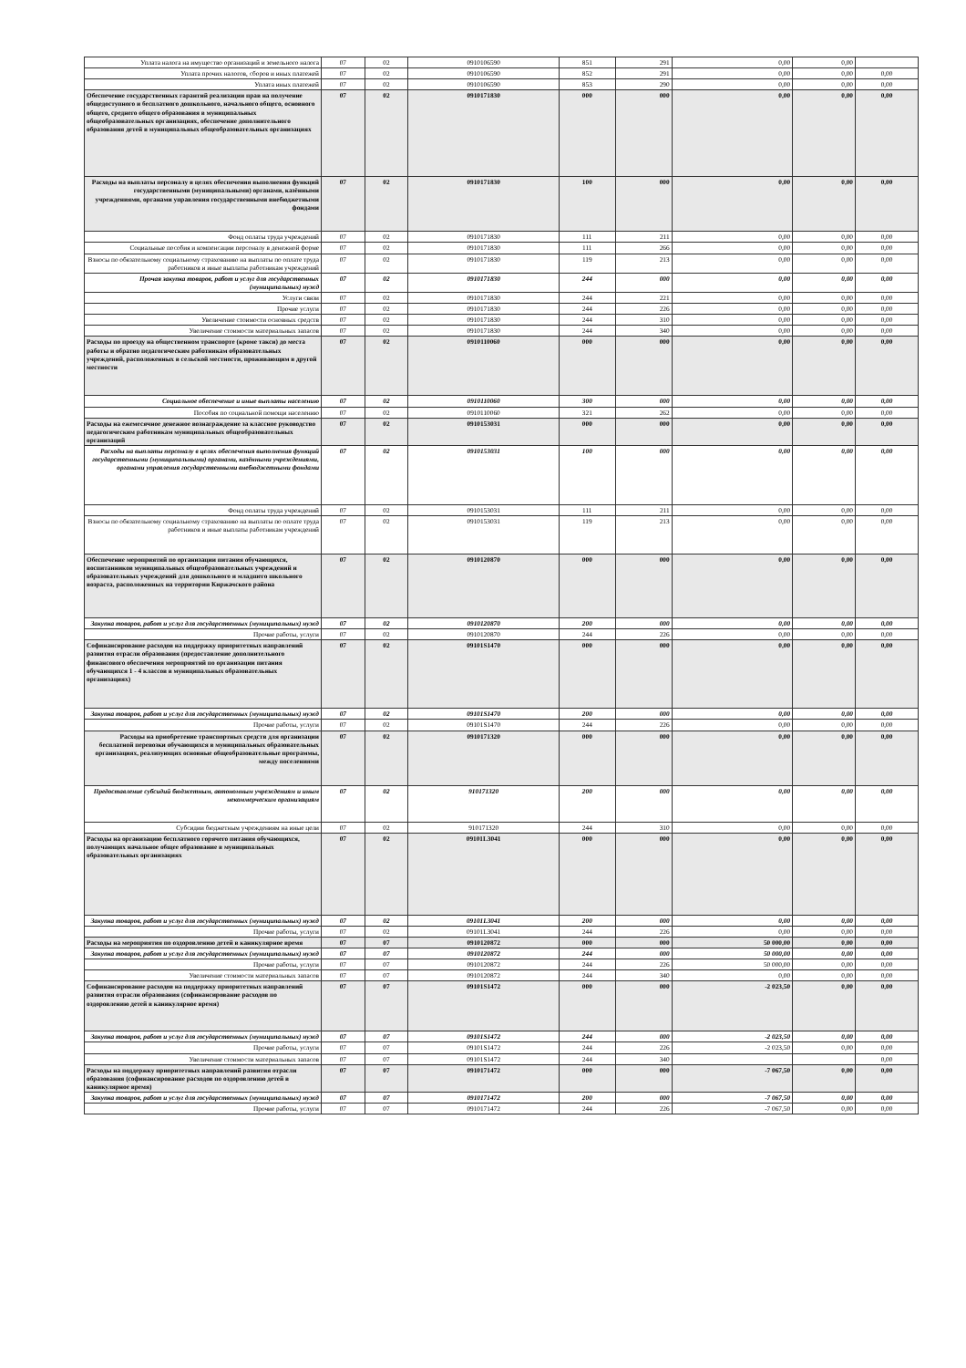| Уплата налога на имущество организаций и земельного налога | 07 | 02 | 0910106590 | 851 | 291 | 0,00 | 0,00 | |
| Уплата прочих налогов, сборов и иных платежей | 07 | 02 | 0910106590 | 852 | 291 | 0,00 | 0,00 | 0,00 |
| Уплата иных платежей | 07 | 02 | 0910106590 | 853 | 290 | 0,00 | 0,00 | 0,00 |
| Обеспечение государственных гарантий реализации прав на получение общедоступного и бесплатного дошкольного, начального общего, основного общего, среднего общего образования в муниципальных общеобразовательных организациях, обеспечение дополнительного образования детей в муниципальных общеобразовательных организациях | 07 | 02 | 0910171830 | 000 | 000 | 0,00 | 0,00 | 0,00 |
| Расходы на выплаты персоналу в целях обеспечения выполнения функций государственными (муниципальными) органами, казёнными учреждениями, органами управления государственными внебюджетными фондами | 07 | 02 | 0910171830 | 100 | 000 | 0,00 | 0,00 | 0,00 |
| Фонд оплаты труда учреждений | 07 | 02 | 0910171830 | 111 | 211 | 0,00 | 0,00 | 0,00 |
| Социальные пособия и компенсации персоналу в денежной форме | 07 | 02 | 0910171830 | 111 | 266 | 0,00 | 0,00 | 0,00 |
| Взносы по обязательному социальному страхованию на выплаты по оплате труда работников и иные выплаты работникам учреждений | 07 | 02 | 0910171830 | 119 | 213 | 0,00 | 0,00 | 0,00 |
| Прочая закупка товаров, работ и услуг для государственных (муниципальных) нужд | 07 | 02 | 0910171830 | 244 | 000 | 0,00 | 0,00 | 0,00 |
| Услуги связи | 07 | 02 | 0910171830 | 244 | 221 | 0,00 | 0,00 | 0,00 |
| Прочие услуги | 07 | 02 | 0910171830 | 244 | 226 | 0,00 | 0,00 | 0,00 |
| Увеличение стоимости основных средств | 07 | 02 | 0910171830 | 244 | 310 | 0,00 | 0,00 | 0,00 |
| Увеличение стоимости материальных запасов | 07 | 02 | 0910171830 | 244 | 340 | 0,00 | 0,00 | 0,00 |
| Расходы по проезду на общественном транспорте (кроме такси) до места работы и обратно педагогическим работникам образовательных учреждений, расположенных в сельской местности, проживающим в другой местности | 07 | 02 | 0910110060 | 000 | 000 | 0,00 | 0,00 | 0,00 |
| Социальное обеспечение и иные выплаты населению | 07 | 02 | 0910110060 | 300 | 000 | 0,00 | 0,00 | 0,00 |
| Пособия по социальной помощи населению | 07 | 02 | 0910110060 | 321 | 262 | 0,00 | 0,00 | 0,00 |
| Расходы на ежемесячное денежное вознаграждение за классное руководство педагогическим работникам муниципальных общеобразовательных организаций | 07 | 02 | 0910153031 | 000 | 000 | 0,00 | 0,00 | 0,00 |
| Расходы на выплаты персоналу в целях обеспечения выполнения функций государственными (муниципальными) органами, казёнными учреждениями, органами управления государственными внебюджетными фондами | 07 | 02 | 0910153031 | 100 | 000 | 0,00 | 0,00 | 0,00 |
| Фонд оплаты труда учреждений | 07 | 02 | 0910153031 | 111 | 211 | 0,00 | 0,00 | 0,00 |
| Взносы по обязательному социальному страхованию на выплаты по оплате труда работников и иные выплаты работникам учреждений | 07 | 02 | 0910153031 | 119 | 213 | 0,00 | 0,00 | 0,00 |
| Обеспечение мероприятий по организации питания обучающихся, воспитанников муниципальных общеобразовательных учреждений и образовательных учреждений для дошкольного и младшего школьного возраста, расположенных на территории Киржачского района | 07 | 02 | 0910120870 | 000 | 000 | 0,00 | 0,00 | 0,00 |
| Закупка товаров, работ и услуг для государственных (муниципальных) нужд | 07 | 02 | 0910120870 | 200 | 000 | 0,00 | 0,00 | 0,00 |
| Прочие работы, услуги | 07 | 02 | 0910120870 | 244 | 226 | 0,00 | 0,00 | 0,00 |
| Софинансирование расходов на поддержку приоритетных направлений развития отрасли образования (предоставление дополнительного финансового обеспечения мероприятий по организации питания обучающихся 1 - 4 классов в муниципальных образовательных организациях) | 07 | 02 | 09101S1470 | 000 | 000 | 0,00 | 0,00 | 0,00 |
| Закупка товаров, работ и услуг для государственных (муниципальных) нужд | 07 | 02 | 09101S1470 | 200 | 000 | 0,00 | 0,00 | 0,00 |
| Прочие работы, услуги | 07 | 02 | 09101S1470 | 244 | 226 | 0,00 | 0,00 | 0,00 |
| Расходы на приобретение транспортных средств для организации бесплатной перевозки обучающихся в муниципальных образовательных организациях, реализующих основные общеобразовательные программы, между поселениями | 07 | 02 | 0910171320 | 000 | 000 | 0,00 | 0,00 | 0,00 |
| Предоставление субсидий бюджетным, автономным учреждениям и иным некоммерческим организациям | 07 | 02 | 910171320 | 200 | 000 | 0,00 | 0,00 | 0,00 |
| Субсидии бюджетным учреждениям на иные цели | 07 | 02 | 910171320 | 244 | 310 | 0,00 | 0,00 | 0,00 |
| Расходы на организацию бесплатного горячего питания обучающихся, получающих начальное общее образование в муниципальных образовательных организациях | 07 | 02 | 09101L3041 | 000 | 000 | 0,00 | 0,00 | 0,00 |
| Закупка товаров, работ и услуг для государственных (муниципальных) нужд | 07 | 02 | 09101L3041 | 200 | 000 | 0,00 | 0,00 | 0,00 |
| Прочие работы, услуги | 07 | 02 | 09101L3041 | 244 | 226 | 0,00 | 0,00 | 0,00 |
| Расходы на мероприятия по оздоровлению детей в каникулярное время | 07 | 07 | 0910120872 | 000 | 000 | 50 000,00 | 0,00 | 0,00 |
| Закупка товаров, работ и услуг для государственных (муниципальных) нужд | 07 | 07 | 0910120872 | 244 | 000 | 50 000,00 | 0,00 | 0,00 |
| Прочие работы, услуги | 07 | 07 | 0910120872 | 244 | 226 | 50 000,00 | 0,00 | 0,00 |
| Увеличение стоимости материальных запасов | 07 | 07 | 0910120872 | 244 | 340 | 0,00 | 0,00 | 0,00 |
| Софинансирование расходов на поддержку приоритетных направлений развития отрасли образования (софинансирование расходов по оздоровлению детей в каникулярное время) | 07 | 07 | 09101S1472 | 000 | 000 | -2 023,50 | 0,00 | 0,00 |
| Закупка товаров, работ и услуг для государственных (муниципальных) нужд | 07 | 07 | 09101S1472 | 244 | 000 | -2 023,50 | 0,00 | 0,00 |
| Прочие работы, услуги | 07 | 07 | 09101S1472 | 244 | 226 | -2 023,50 | 0,00 | 0,00 |
| Увеличение стоимости материальных запасов | 07 | 07 | 09101S1472 | 244 | 340 | | | 0,00 |
| Расходы на поддержку приоритетных направлений развития отрасли образования (софинансирование расходов по оздоровлению детей в каникулярное время) | 07 | 07 | 0910171472 | 000 | 000 | -7 067,50 | 0,00 | 0,00 |
| Закупка товаров, работ и услуг для государственных (муниципальных) нужд | 07 | 07 | 0910171472 | 200 | 000 | -7 067,50 | 0,00 | 0,00 |
| Прочие работы, услуги | 07 | 07 | 0910171472 | 244 | 226 | -7 067,50 | 0,00 | 0,00 |